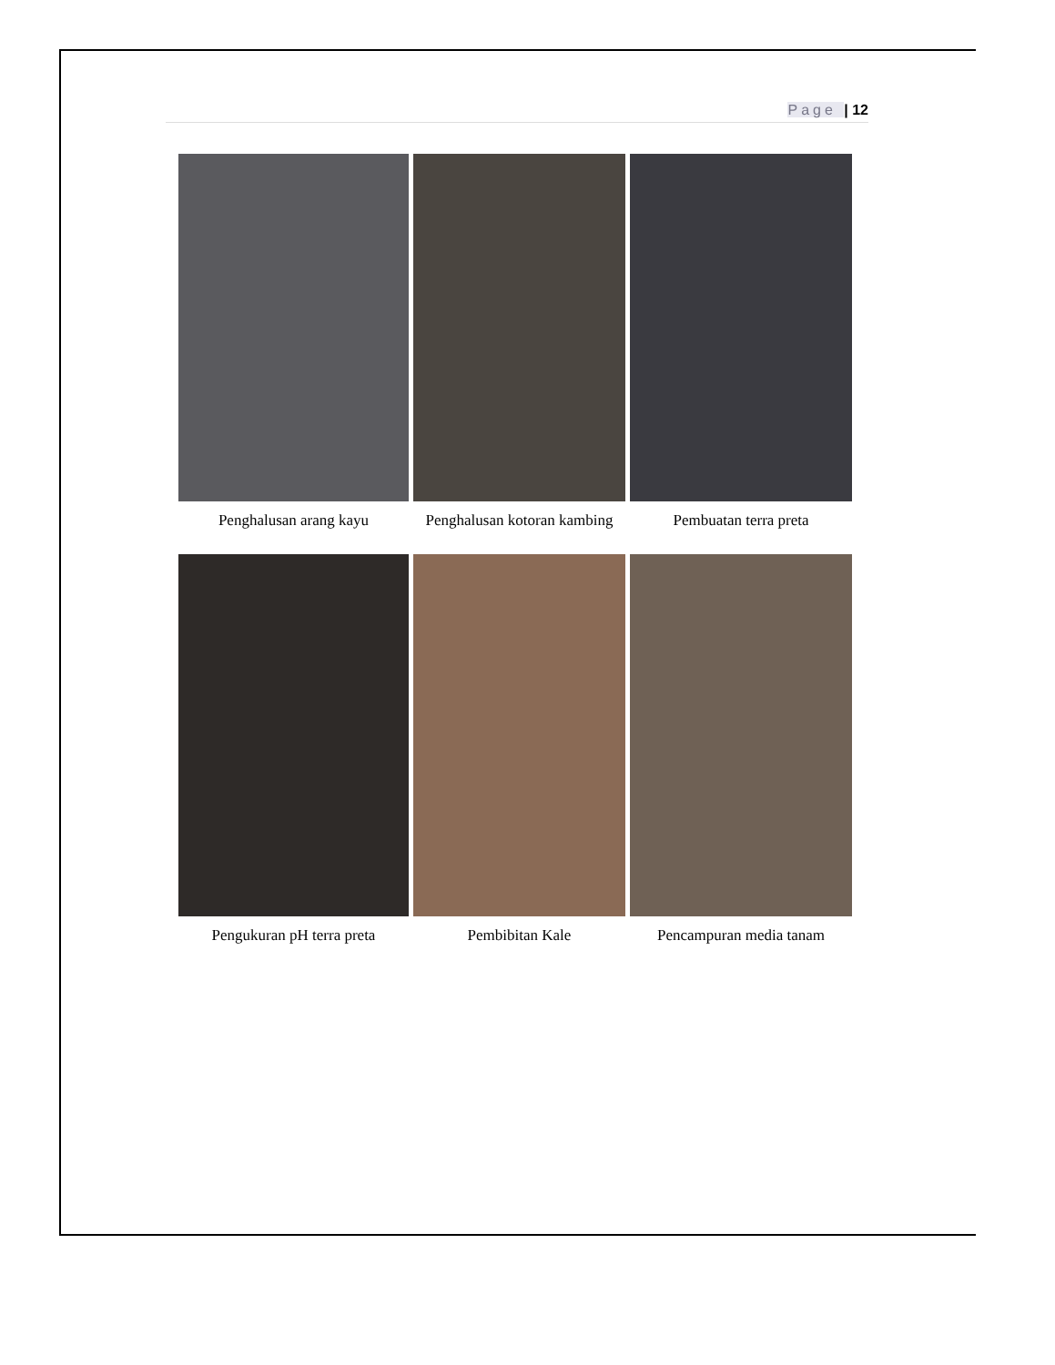Page | 12
Penghalusan arang kayu
Penghalusan kotoran kambing
Pembuatan terra preta
Pengukuran pH terra preta
Pembibitan Kale
Pencampuran media tanam